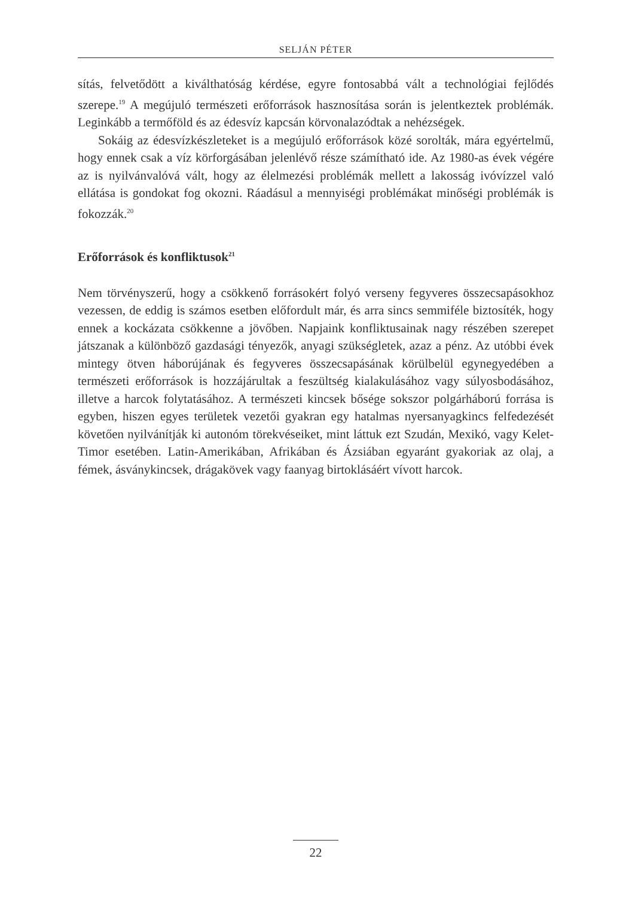SELJÁN PÉTER
sítás, felvetődött a kiválthatóság kérdése, egyre fontosabbá vált a technológiai fejlődés szerepe.<sup>19</sup> A megújuló természeti erőforrások hasznosítása során is jelentkeztek problémák. Leginkább a termőföld és az édesvíz kapcsán körvonalazódtak a nehézségek.
Sokáig az édesvízkészleteket is a megújuló erőforrások közé sorolták, mára egyértelmű, hogy ennek csak a víz körforgásában jelenlévő része számítható ide. Az 1980-as évek végére az is nyilvánvalóvá vált, hogy az élelmezési problémák mellett a lakosság ivóvízzel való ellátása is gondokat fog okozni. Ráadásul a mennyiségi problémákat minőségi problémák is fokozzák.<sup>20</sup>
Erőforrások és konfliktusok<sup>21</sup>
Nem törvényszerű, hogy a csökkenő forrásokért folyó verseny fegyveres összecsapásokhoz vezessen, de eddig is számos esetben előfordult már, és arra sincs semmiféle biztosíték, hogy ennek a kockázata csökkenne a jövőben. Napjaink konfliktusainak nagy részében szerepet játszanak a különböző gazdasági tényezők, anyagi szükségletek, azaz a pénz. Az utóbbi évek mintegy ötven háborújának és fegyveres összecsapásának körülbelül egynegyedében a természeti erőforrások is hozzájárultak a feszültség kialakulásához vagy súlyosbodásához, illetve a harcok folytatásához. A természeti kincsek bősége sokszor polgárháború forrása is egyben, hiszen egyes területek vezetői gyakran egy hatalmas nyersanyagkincs felfedezését követően nyilvánítják ki autonóm törekvéseiket, mint láttuk ezt Szudán, Mexikó, vagy Kelet-Timor esetében. Latin-Amerikában, Afrikában és Ázsiában egyaránt gyakoriak az olaj, a fémek, ásványkincsek, drágakövek vagy faanyag birtoklásáért vívott harcok.
22